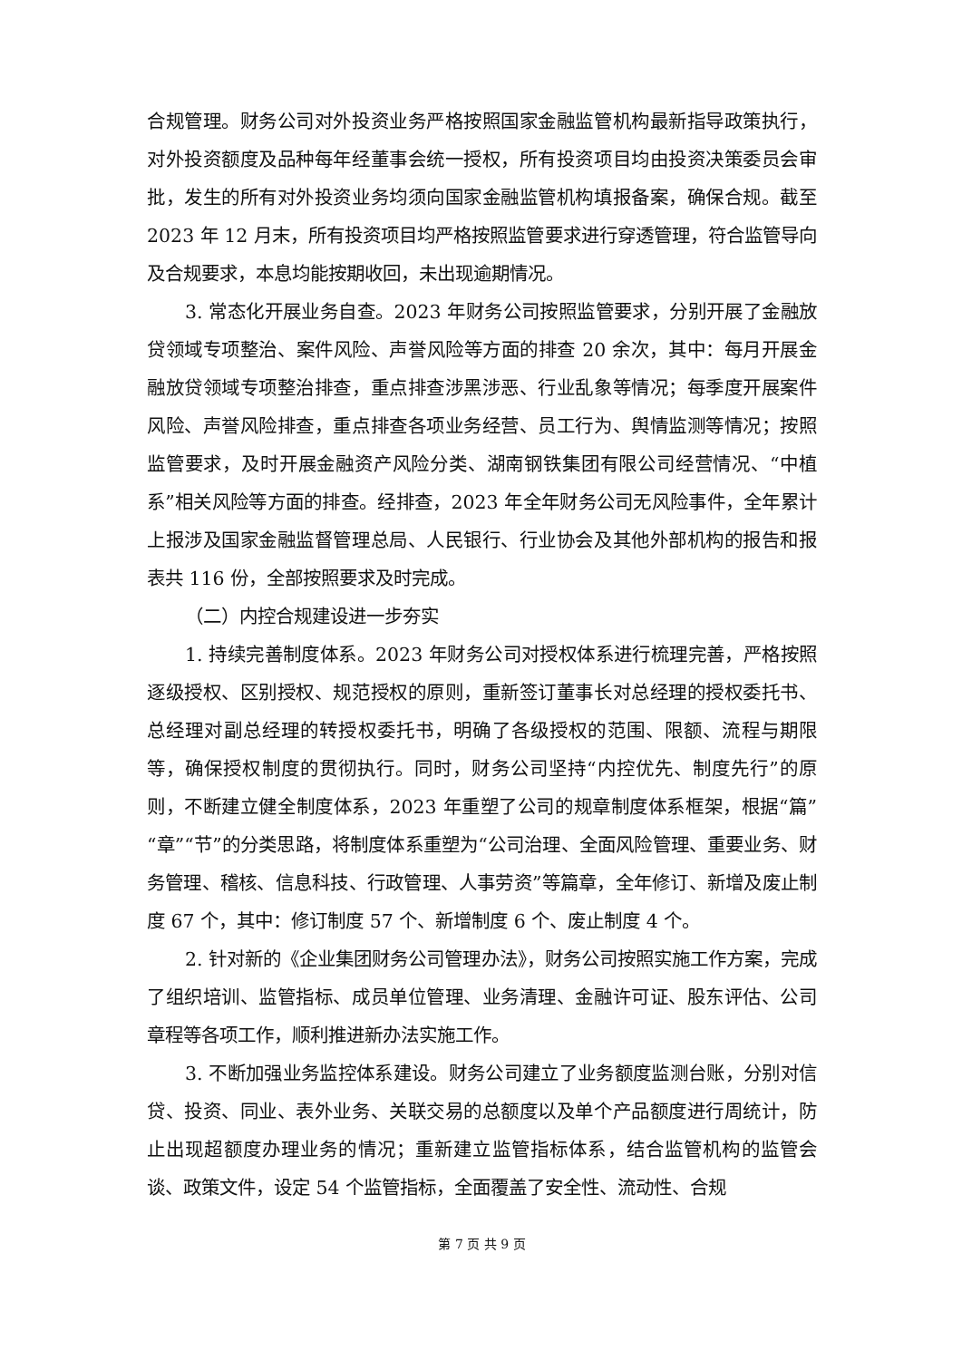合规管理。财务公司对外投资业务严格按照国家金融监管机构最新指导政策执行，对外投资额度及品种每年经董事会统一授权，所有投资项目均由投资决策委员会审批，发生的所有对外投资业务均须向国家金融监管机构填报备案，确保合规。截至 2023 年 12 月末，所有投资项目均严格按照监管要求进行穿透管理，符合监管导向及合规要求，本息均能按期收回，未出现逾期情况。
3. 常态化开展业务自查。2023 年财务公司按照监管要求，分别开展了金融放贷领域专项整治、案件风险、声誉风险等方面的排查 20 余次，其中：每月开展金融放贷领域专项整治排查，重点排查涉黑涉恶、行业乱象等情况；每季度开展案件风险、声誉风险排查，重点排查各项业务经营、员工行为、舆情监测等情况；按照监管要求，及时开展金融资产风险分类、湖南钢铁集团有限公司经营情况、“中植系”相关风险等方面的排查。经排查，2023 年全年财务公司无风险事件，全年累计上报涉及国家金融监督管理总局、人民银行、行业协会及其他外部机构的报告和报表共 116 份，全部按照要求及时完成。
（二）内控合规建设进一步夯实
1. 持续完善制度体系。2023 年财务公司对授权体系进行梳理完善，严格按照逐级授权、区别授权、规范授权的原则，重新签订董事长对总经理的授权委托书、总经理对副总经理的转授权委托书，明确了各级授权的范围、限额、流程与期限等，确保授权制度的贯彻执行。同时，财务公司坚持“内控优先、制度先行”的原则，不断建立健全制度体系，2023 年重塑了公司的规章制度体系框架，根据“篇”“章”“节”的分类思路，将制度体系重塑为“公司治理、全面风险管理、重要业务、财务管理、稽核、信息科技、行政管理、人事劳资”等篇章，全年修订、新增及废止制度 67 个，其中：修订制度 57 个、新增制度 6 个、废止制度 4 个。
2. 针对新的《企业集团财务公司管理办法》，财务公司按照实施工作方案，完成了组织培训、监管指标、成员单位管理、业务清理、金融许可证、股东评估、公司章程等各项工作，顺利推进新办法实施工作。
3. 不断加强业务监控体系建设。财务公司建立了业务额度监测台账，分别对信贷、投资、同业、表外业务、关联交易的总额度以及单个产品额度进行周统计，防止出现超额度办理业务的情况；重新建立监管指标体系，结合监管机构的监管会谈、政策文件，设定 54 个监管指标，全面覆盖了安全性、流动性、合规
第 7 页 共 9 页